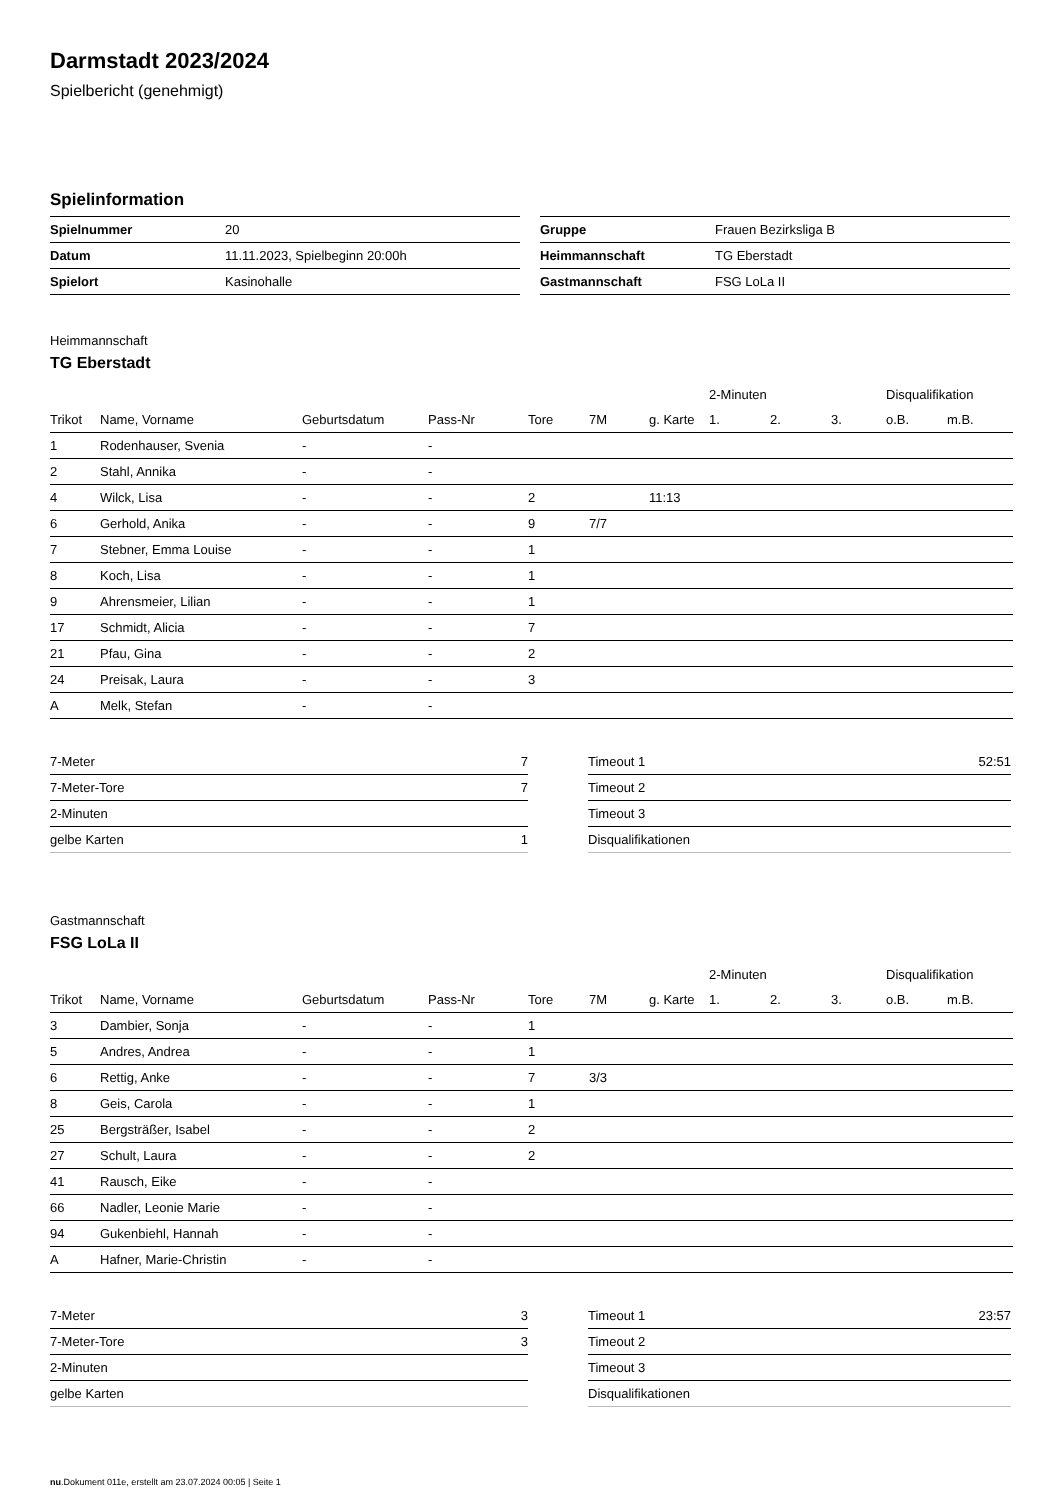Darmstadt 2023/2024
Spielbericht (genehmigt)
Spielinformation
| Spielnummer | 20 |
| Datum | 11.11.2023, Spielbeginn 20:00h |
| Spielort | Kasinohalle |
| Gruppe | Frauen Bezirksliga B |
| Heimmannschaft | TG Eberstadt |
| Gastmannschaft | FSG LoLa II |
Heimmannschaft
TG Eberstadt
| | | | | | | | 2-Minuten | | | Disqualifikation | |
| --- | --- | --- | --- | --- | --- | --- | --- | --- | --- | --- | --- |
| Trikot | Name, Vorname | Geburtsdatum | Pass-Nr | Tore | 7M | g. Karte | 1. | 2. | 3. | o.B. | m.B. |
| 1 | Rodenhauser, Svenia | - | - | | | | | | | | |
| 2 | Stahl, Annika | - | - | | | | | | | | |
| 4 | Wilck, Lisa | - | - | 2 | | 11:13 | | | | | |
| 6 | Gerhold, Anika | - | - | 9 | 7/7 | | | | | | |
| 7 | Stebner, Emma Louise | - | - | 1 | | | | | | | |
| 8 | Koch, Lisa | - | - | 1 | | | | | | | |
| 9 | Ahrensmeier, Lilian | - | - | 1 | | | | | | | |
| 17 | Schmidt, Alicia | - | - | 7 | | | | | | | |
| 21 | Pfau, Gina | - | - | 2 | | | | | | | |
| 24 | Preisak, Laura | - | - | 3 | | | | | | | |
| A | Melk, Stefan | - | - | | | | | | | | |
| 7-Meter | 7 |
| 7-Meter-Tore | 7 |
| 2-Minuten | |
| gelbe Karten | 1 |
| Timeout 1 | 52:51 |
| Timeout 2 | |
| Timeout 3 | |
| Disqualifikationen | |
Gastmannschaft
FSG LoLa II
| | | | | | | | 2-Minuten | | | Disqualifikation | |
| --- | --- | --- | --- | --- | --- | --- | --- | --- | --- | --- | --- |
| Trikot | Name, Vorname | Geburtsdatum | Pass-Nr | Tore | 7M | g. Karte | 1. | 2. | 3. | o.B. | m.B. |
| 3 | Dambier, Sonja | - | - | 1 | | | | | | | |
| 5 | Andres, Andrea | - | - | 1 | | | | | | | |
| 6 | Rettig, Anke | - | - | 7 | 3/3 | | | | | | |
| 8 | Geis, Carola | - | - | 1 | | | | | | | |
| 25 | Bergsträßer, Isabel | - | - | 2 | | | | | | | |
| 27 | Schult, Laura | - | - | 2 | | | | | | | |
| 41 | Rausch, Eike | - | - | | | | | | | | |
| 66 | Nadler, Leonie Marie | - | - | | | | | | | | |
| 94 | Gukenbiehl, Hannah | - | - | | | | | | | | |
| A | Hafner, Marie-Christin | - | - | | | | | | | | |
| 7-Meter | 3 |
| 7-Meter-Tore | 3 |
| 2-Minuten | |
| gelbe Karten | |
| Timeout 1 | 23:57 |
| Timeout 2 | |
| Timeout 3 | |
| Disqualifikationen | |
nu.Dokument 011e, erstellt am 23.07.2024 00:05 | Seite 1